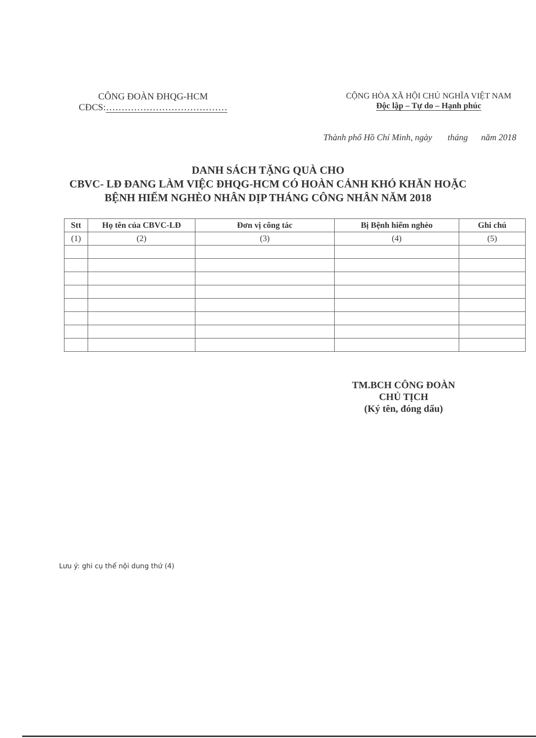CÔNG ĐOÀN ĐHQG-HCM
CĐCS:…………………………………
CỘNG HÒA XÃ HỘI CHỦ NGHĨA VIỆT NAM
Độc lập – Tự do – Hạnh phúc
Thành phố Hồ Chí Minh, ngày tháng năm 2018
DANH SÁCH TẶNG QUÀ CHO
CBVC- LĐ ĐANG LÀM VIỆC ĐHQG-HCM CÓ HOÀN CẢNH KHÓ KHĂN HOẶC
BỆNH HIỂM NGHÈO NHÂN DỊP THÁNG CÔNG NHÂN NĂM 2018
| Stt | Họ tên của CBVC-LĐ | Đơn vị công tác | Bị Bệnh hiểm nghèo | Ghi chú |
| --- | --- | --- | --- | --- |
| (1) | (2) | (3) | (4) | (5) |
TM.BCH CÔNG ĐOÀN
CHỦ TỊCH
(Ký tên, đóng dấu)
Lưu ý: ghi cụ thể nội dung thứ (4)